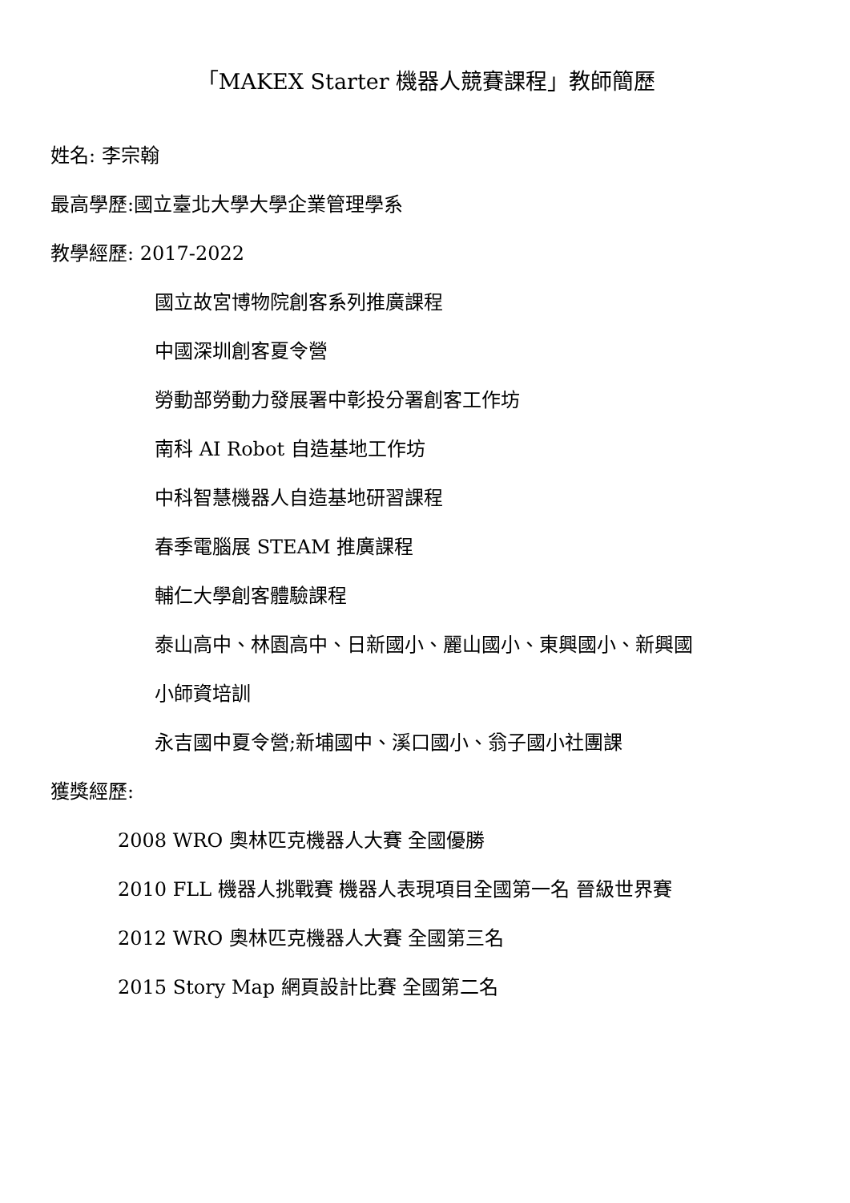「MAKEX Starter 機器人競賽課程」教師簡歷
姓名: 李宗翰
最高學歷:國立臺北大學大學企業管理學系
教學經歷: 2017-2022
國立故宮博物院創客系列推廣課程
中國深圳創客夏令營
勞動部勞動力發展署中彰投分署創客工作坊
南科 AI Robot 自造基地工作坊
中科智慧機器人自造基地研習課程
春季電腦展 STEAM 推廣課程
輔仁大學創客體驗課程
泰山高中、林園高中、日新國小、麗山國小、東興國小、新興國
小師資培訓
永吉國中夏令營;新埔國中、溪口國小、翁子國小社團課
獲獎經歷:
2008 WRO 奧林匹克機器人大賽 全國優勝
2010 FLL 機器人挑戰賽 機器人表現項目全國第一名 晉級世界賽
2012 WRO 奧林匹克機器人大賽 全國第三名
2015 Story Map 網頁設計比賽 全國第二名